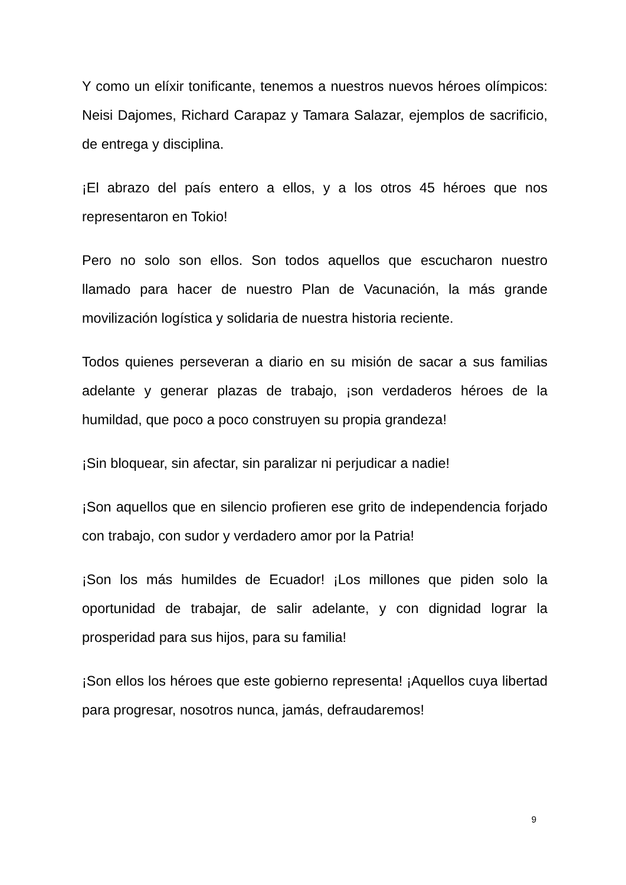Y como un elíxir tonificante, tenemos a nuestros nuevos héroes olímpicos: Neisi Dajomes, Richard Carapaz y Tamara Salazar, ejemplos de sacrificio, de entrega y disciplina.
¡El abrazo del país entero a ellos, y a los otros 45 héroes que nos representaron en Tokio!
Pero no solo son ellos. Son todos aquellos que escucharon nuestro llamado para hacer de nuestro Plan de Vacunación, la más grande movilización logística y solidaria de nuestra historia reciente.
Todos quienes perseveran a diario en su misión de sacar a sus familias adelante y generar plazas de trabajo, ¡son verdaderos héroes de la humildad, que poco a poco construyen su propia grandeza!
¡Sin bloquear, sin afectar, sin paralizar ni perjudicar a nadie!
¡Son aquellos que en silencio profieren ese grito de independencia forjado con trabajo, con sudor y verdadero amor por la Patria!
¡Son los más humildes de Ecuador! ¡Los millones que piden solo la oportunidad de trabajar, de salir adelante, y con dignidad lograr la prosperidad para sus hijos, para su familia!
¡Son ellos los héroes que este gobierno representa! ¡Aquellos cuya libertad para progresar, nosotros nunca, jamás, defraudaremos!
9